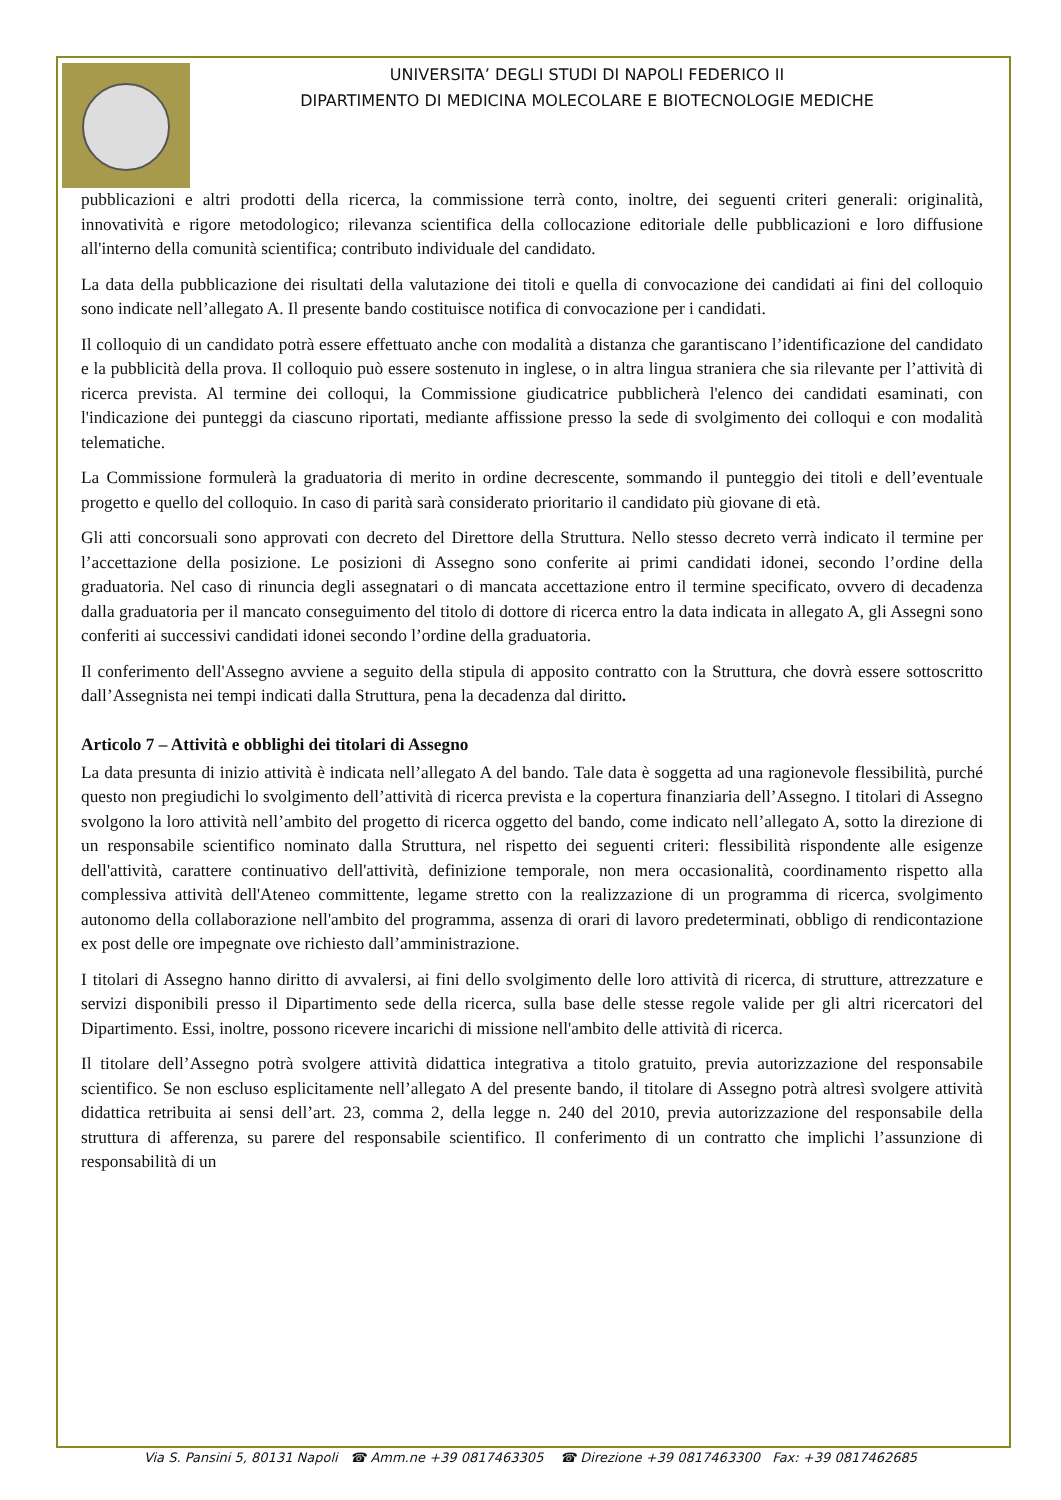UNIVERSITA’ DEGLI STUDI DI NAPOLI FEDERICO II
DIPARTIMENTO DI MEDICINA MOLECOLARE E BIOTECNOLOGIE MEDICHE
pubblicazioni e altri prodotti della ricerca, la commissione terrà conto, inoltre, dei seguenti criteri generali: originalità, innovatività e rigore metodologico; rilevanza scientifica della collocazione editoriale delle pubblicazioni e loro diffusione all'interno della comunità scientifica; contributo individuale del candidato.
La data della pubblicazione dei risultati della valutazione dei titoli e quella di convocazione dei candidati ai fini del colloquio sono indicate nell’allegato A. Il presente bando costituisce notifica di convocazione per i candidati.
Il colloquio di un candidato potrà essere effettuato anche con modalità a distanza che garantiscano l’identificazione del candidato e la pubblicità della prova. Il colloquio può essere sostenuto in inglese, o in altra lingua straniera che sia rilevante per l’attività di ricerca prevista. Al termine dei colloqui, la Commissione giudicatrice pubblicherà l'elenco dei candidati esaminati, con l'indicazione dei punteggi da ciascuno riportati, mediante affissione presso la sede di svolgimento dei colloqui e con modalità telematiche.
La Commissione formulerà la graduatoria di merito in ordine decrescente, sommando il punteggio dei titoli e dell’eventuale progetto e quello del colloquio. In caso di parità sarà considerato prioritario il candidato più giovane di età.
Gli atti concorsuali sono approvati con decreto del Direttore della Struttura. Nello stesso decreto verrà indicato il termine per l’accettazione della posizione. Le posizioni di Assegno sono conferite ai primi candidati idonei, secondo l’ordine della graduatoria. Nel caso di rinuncia degli assegnatari o di mancata accettazione entro il termine specificato, ovvero di decadenza dalla graduatoria per il mancato conseguimento del titolo di dottore di ricerca entro la data indicata in allegato A, gli Assegni sono conferiti ai successivi candidati idonei secondo l’ordine della graduatoria.
Il conferimento dell'Assegno avviene a seguito della stipula di apposito contratto con la Struttura, che dovrà essere sottoscritto dall’Assegnista nei tempi indicati dalla Struttura, pena la decadenza dal diritto.
Articolo 7 – Attività e obblighi dei titolari di Assegno
La data presunta di inizio attività è indicata nell’allegato A del bando. Tale data è soggetta ad una ragionevole flessibilità, purché questo non pregiudichi lo svolgimento dell’attività di ricerca prevista e la copertura finanziaria dell’Assegno. I titolari di Assegno svolgono la loro attività nell’ambito del progetto di ricerca oggetto del bando, come indicato nell’allegato A, sotto la direzione di un responsabile scientifico nominato dalla Struttura, nel rispetto dei seguenti criteri: flessibilità rispondente alle esigenze dell'attività, carattere continuativo dell'attività, definizione temporale, non mera occasionalità, coordinamento rispetto alla complessiva attività dell'Ateneo committente, legame stretto con la realizzazione di un programma di ricerca, svolgimento autonomo della collaborazione nell'ambito del programma, assenza di orari di lavoro predeterminati, obbligo di rendicontazione ex post delle ore impegnate ove richiesto dall’amministrazione.
I titolari di Assegno hanno diritto di avvalersi, ai fini dello svolgimento delle loro attività di ricerca, di strutture, attrezzature e servizi disponibili presso il Dipartimento sede della ricerca, sulla base delle stesse regole valide per gli altri ricercatori del Dipartimento. Essi, inoltre, possono ricevere incarichi di missione nell'ambito delle attività di ricerca.
Il titolare dell’Assegno potrà svolgere attività didattica integrativa a titolo gratuito, previa autorizzazione del responsabile scientifico. Se non escluso esplicitamente nell’allegato A del presente bando, il titolare di Assegno potrà altresì svolgere attività didattica retribuita ai sensi dell’art. 23, comma 2, della legge n. 240 del 2010, previa autorizzazione del responsabile della struttura di afferenza, su parere del responsabile scientifico. Il conferimento di un contratto che implichi l’assunzione di responsabilità di un
Via S. Pansini 5, 80131 Napoli ☎ Amm.ne +39 0817463305 ☎ Direzione +39 0817463300 Fax: +39 0817462685